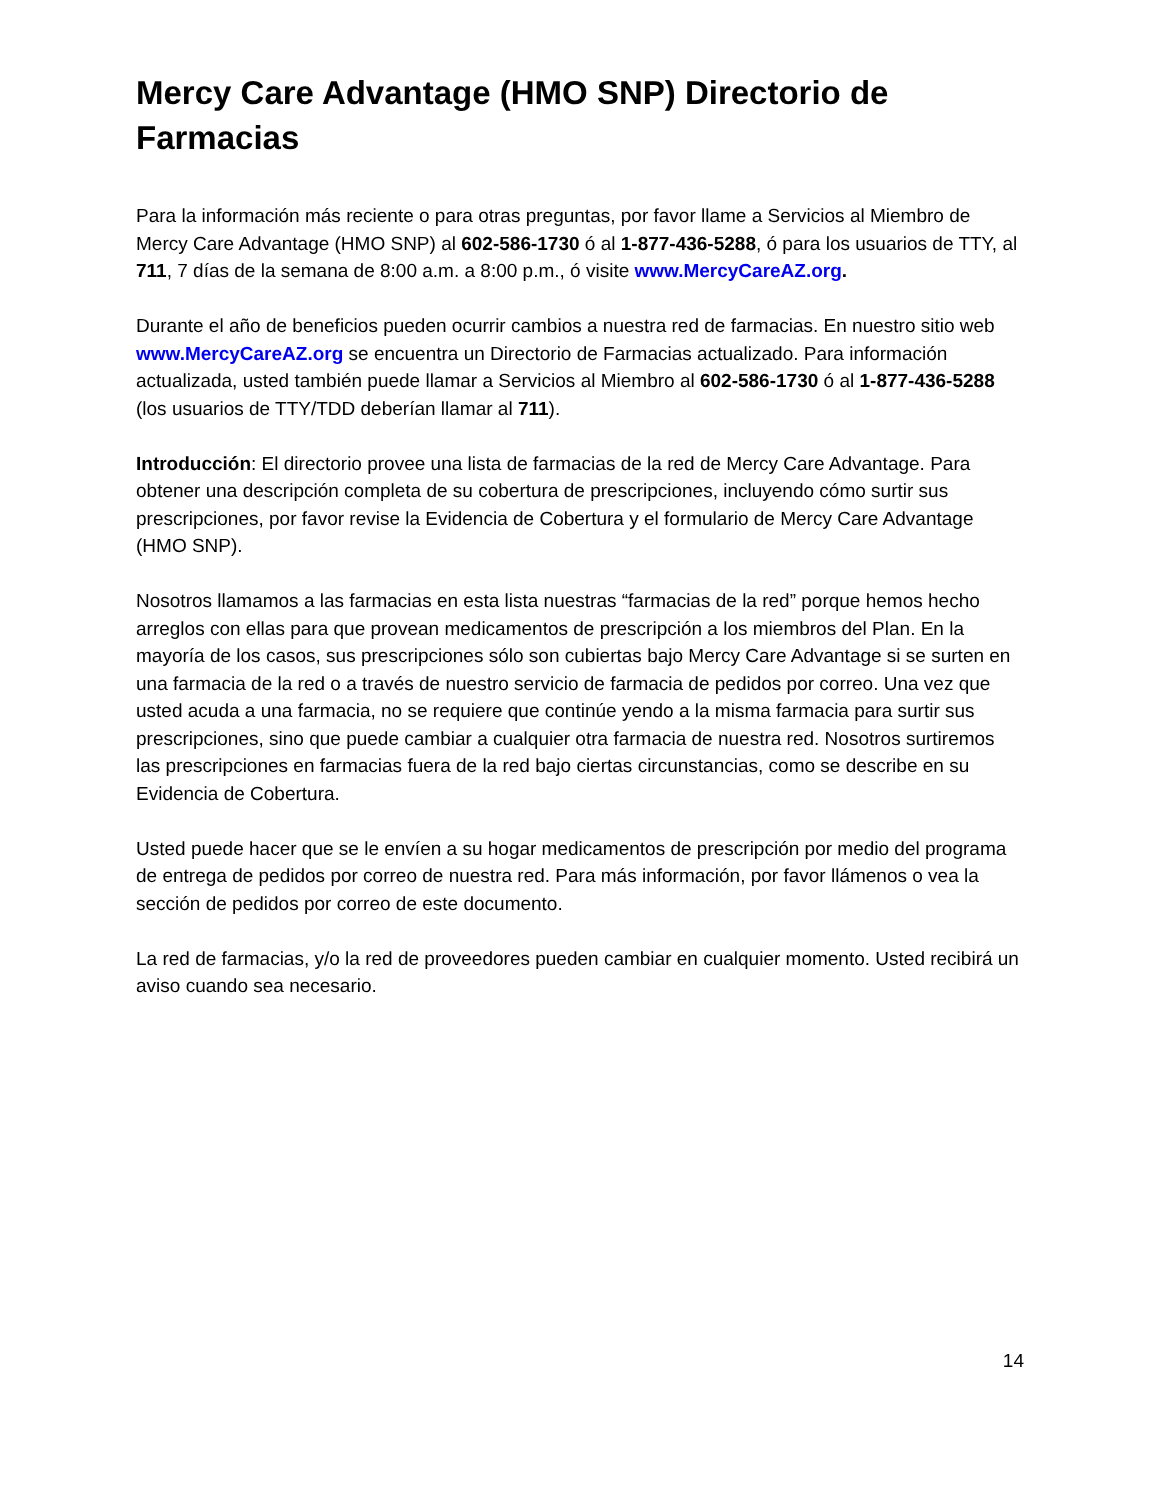Mercy Care Advantage (HMO SNP) Directorio de Farmacias
Para la información más reciente o para otras preguntas, por favor llame a Servicios al Miembro de Mercy Care Advantage (HMO SNP) al 602-586-1730 ó al 1-877-436-5288, ó para los usuarios de TTY, al 711, 7 días de la semana de 8:00 a.m. a 8:00 p.m., ó visite www.MercyCareAZ.org.
Durante el año de beneficios pueden ocurrir cambios a nuestra red de farmacias. En nuestro sitio web www.MercyCareAZ.org se encuentra un Directorio de Farmacias actualizado. Para información actualizada, usted también puede llamar a Servicios al Miembro al 602-586-1730 ó al 1-877-436-5288 (los usuarios de TTY/TDD deberían llamar al 711).
Introducción: El directorio provee una lista de farmacias de la red de Mercy Care Advantage. Para obtener una descripción completa de su cobertura de prescripciones, incluyendo cómo surtir sus prescripciones, por favor revise la Evidencia de Cobertura y el formulario de Mercy Care Advantage (HMO SNP).
Nosotros llamamos a las farmacias en esta lista nuestras “farmacias de la red” porque hemos hecho arreglos con ellas para que provean medicamentos de prescripción a los miembros del Plan. En la mayoría de los casos, sus prescripciones sólo son cubiertas bajo Mercy Care Advantage si se surten en una farmacia de la red o a través de nuestro servicio de farmacia de pedidos por correo. Una vez que usted acuda a una farmacia, no se requiere que continúe yendo a la misma farmacia para surtir sus prescripciones, sino que puede cambiar a cualquier otra farmacia de nuestra red. Nosotros surtiremos las prescripciones en farmacias fuera de la red bajo ciertas circunstancias, como se describe en su Evidencia de Cobertura.
Usted puede hacer que se le envíen a su hogar medicamentos de prescripción por medio del programa de entrega de pedidos por correo de nuestra red. Para más información, por favor llámenos o vea la sección de pedidos por correo de este documento.
La red de farmacias, y/o la red de proveedores pueden cambiar en cualquier momento. Usted recibirá un aviso cuando sea necesario.
14